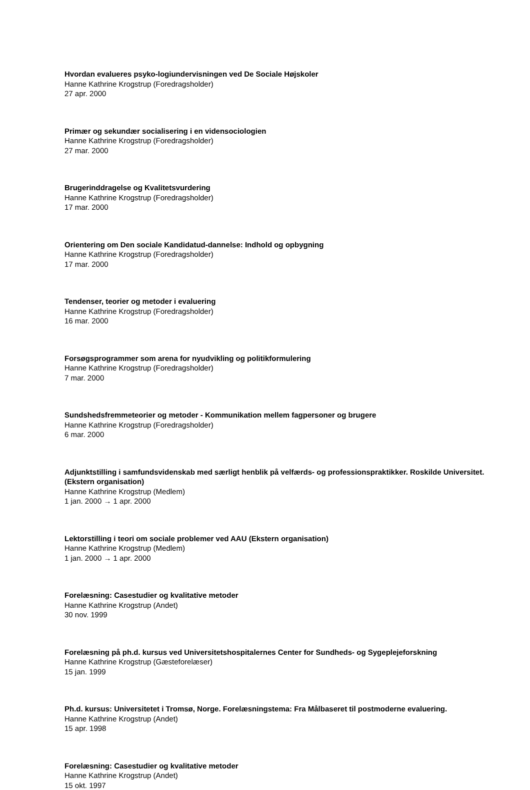Hvordan evalueres psyko-logiundervisningen ved De Sociale Højskoler
Hanne Kathrine Krogstrup (Foredragsholder)
27 apr. 2000
Primær og sekundær socialisering i en vidensociologien
Hanne Kathrine Krogstrup (Foredragsholder)
27 mar. 2000
Brugerinddragelse og Kvalitetsvurdering
Hanne Kathrine Krogstrup (Foredragsholder)
17 mar. 2000
Orientering om Den sociale Kandidatud-dannelse: Indhold og opbygning
Hanne Kathrine Krogstrup (Foredragsholder)
17 mar. 2000
Tendenser, teorier og metoder i evaluering
Hanne Kathrine Krogstrup (Foredragsholder)
16 mar. 2000
Forsøgsprogrammer som arena for nyudvikling og politikformulering
Hanne Kathrine Krogstrup (Foredragsholder)
7 mar. 2000
Sundshedsfremmeteorier og metoder - Kommunikation mellem fagpersoner og brugere
Hanne Kathrine Krogstrup (Foredragsholder)
6 mar. 2000
Adjunktstilling i samfundsvidenskab med særligt henblik på velfærds- og professionspraktikker. Roskilde Universitet. (Ekstern organisation)
Hanne Kathrine Krogstrup (Medlem)
1 jan. 2000 → 1 apr. 2000
Lektorstilling i teori om sociale problemer ved AAU (Ekstern organisation)
Hanne Kathrine Krogstrup (Medlem)
1 jan. 2000 → 1 apr. 2000
Forelæsning: Casestudier og kvalitative metoder
Hanne Kathrine Krogstrup (Andet)
30 nov. 1999
Forelæsning på ph.d. kursus ved Universitetshospitalernes Center for Sundheds- og Sygeplejeforskning
Hanne Kathrine Krogstrup (Gæsteforelæser)
15 jan. 1999
Ph.d. kursus: Universitetet i Tromsø, Norge. Forelæsningstema: Fra Målbaseret til postmoderne evaluering.
Hanne Kathrine Krogstrup (Andet)
15 apr. 1998
Forelæsning: Casestudier og kvalitative metoder
Hanne Kathrine Krogstrup (Andet)
15 okt. 1997